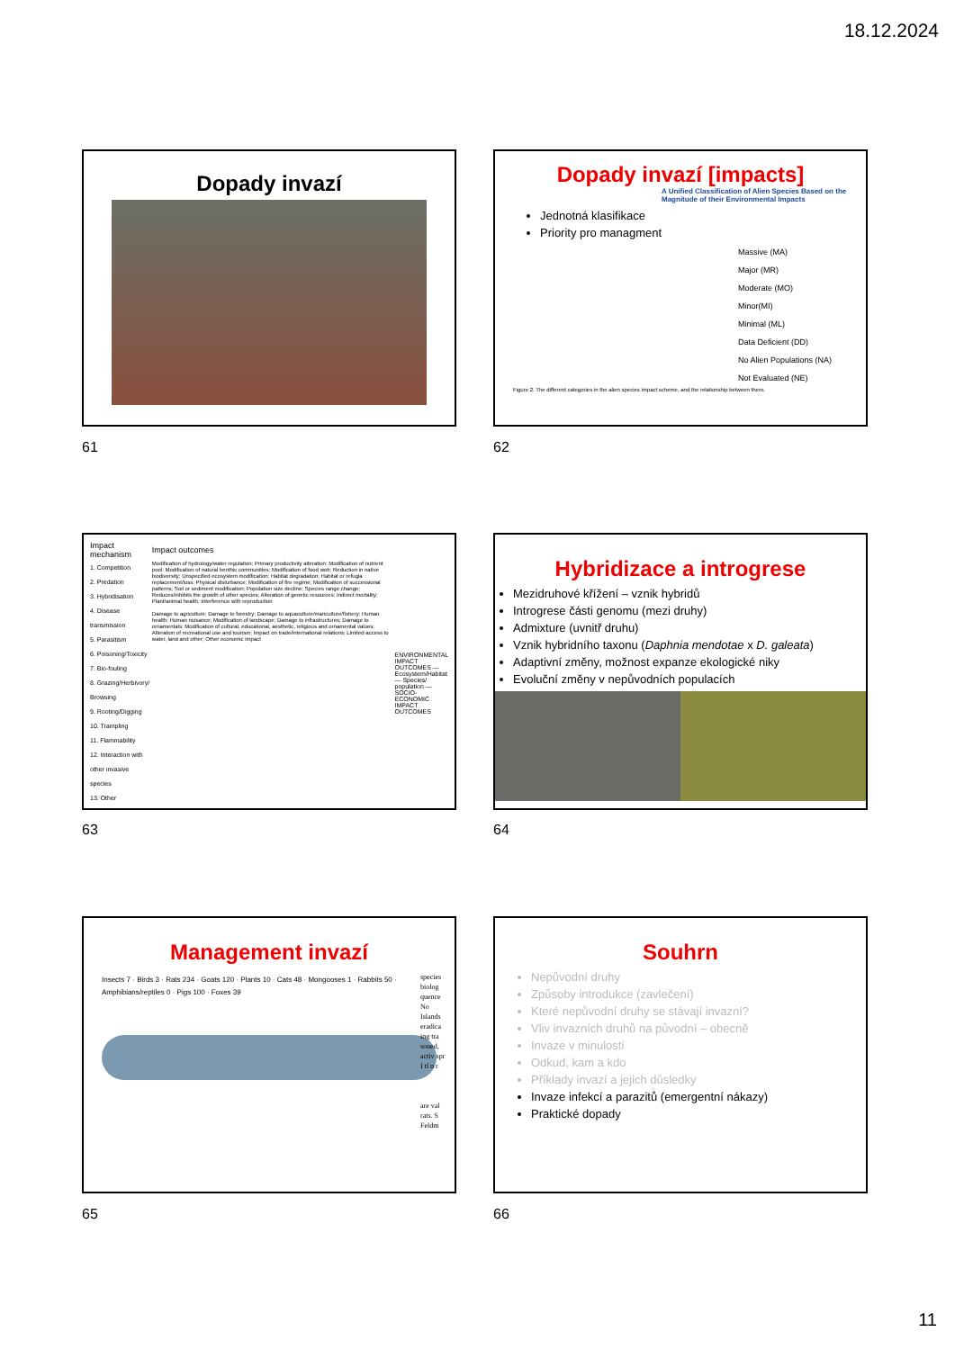18.12.2024
Dopady invazí
61
Dopady invazí [impacts]
A Unified Classification of Alien Species Based on the Magnitude of their Environmental Impacts
Jednotná klasifikace
Priority pro managment
Massive (MA)
Major (MR)
Moderate (MO)
Minor(MI)
Minimal (ML)
Data Deficient (DD)
No Alien Populations (NA)
Not Evaluated (NE)
Figure 2. The different categories in the alien species impact scheme, and the relationship between them.
62
| Impact mechanism | Impact outcomes | |
| --- | --- | --- |
| 1. Competition 2. Predation 3. Hybridisation 4. Disease transmission 5. Parasitism 6. Poisoning/Toxicity 7. Bio-fouling 8. Grazing/Herbivory/ Browsing 9. Rooting/Digging 10. Trampling 11. Flammability 12. Interaction with other invasive species 13. Other | Modification of hydrology/water regulation; Primary productivity alteration; Modification of nutrient pool; Modification of natural benthic communities; Modification of food web; Reduction in native biodiversity; Unspecified ecosystem modification; Habitat degradation; Habitat or refugia replacement/loss; Physical disturbance; Modification of fire regime; Modification of successional patterns; Soil or sediment modification; Population size decline; Species range change; Reduces/inhibits the growth of other species; Alteration of genetic resources; Indirect mortality; Plant/animal health; Interference with reproduction Damage to agriculture; Damage to forestry; Damage to aquaculture/mariculture/fishery; Human health; Human nuisance; Modification of landscape; Damage to infrastructures; Damage to ornamentals; Modification of cultural, educational, aesthetic, religious and ornamental values; Alteration of recreational use and tourism; Impact on trade/international relations; Limited access to water, land and other; Other economic impact | ENVIRONMENTAL IMPACT OUTCOMES — Ecosystem/Habitat — Species/ population — SOCIO-ECONOMIC IMPACT OUTCOMES |
63
Hybridizace a introgrese
Mezidruhové křížení – vznik hybridů
Introgrese části genomu (mezi druhy)
Admixture (uvnitř druhu)
Vznik hybridního taxonu (Daphnia mendotae x D. galeata)
Adaptivní změny, možnost expanze ekologické niky
Evoluční změny v nepůvodních populacích
64
Management invazí
Insects 7 · Birds 3 · Rats 234 · Goats 120 · Plants 10 · Cats 48 · Mongooses 1 · Rabbits 50 · Amphibians/reptiles 0 · Pigs 100 · Foxes 39
species biolog quence No Islands eradica ing tra soned, activ spr I tl n r
are val rats. S Feldm
65
Souhrn
Nepůvodní druhy
Způsoby introdukce (zavlečení)
Které nepůvodní druhy se stávají invazní?
Vliv invazních druhů na původní – obecně
Invaze v minulosti
Odkud, kam a kdo
Příklady invazí a jejich důsledky
Invaze infekcí a parazitů (emergentní nákazy)
Praktické dopady
66
11